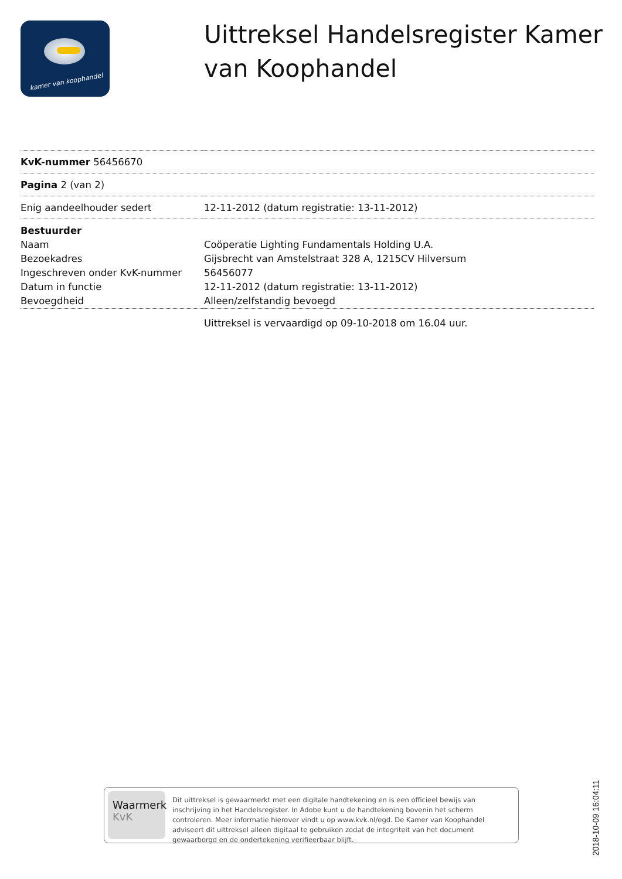kamer van koophandel
Uittreksel Handelsregister Kamer van Koophandel
| KvK-nummer 56456670 | |
| Pagina 2 (van 2) | |
| Enig aandeelhouder sedert | 12-11-2012 (datum registratie: 13-11-2012) |
| Bestuurder | |
| Naam | Coöperatie Lighting Fundamentals Holding U.A. |
| Bezoekadres | Gijsbrecht van Amstelstraat 328 A, 1215CV Hilversum |
| Ingeschreven onder KvK-nummer | 56456077 |
| Datum in functie | 12-11-2012 (datum registratie: 13-11-2012) |
| Bevoegdheid | Alleen/zelfstandig bevoegd |
Uittreksel is vervaardigd op 09-10-2018 om 16.04 uur.
Waarmerk
KvK
Dit uittreksel is gewaarmerkt met een digitale handtekening en is een officieel bewijs van inschrijving in het Handelsregister. In Adobe kunt u de handtekening bovenin het scherm controleren. Meer informatie hierover vindt u op www.kvk.nl/egd. De Kamer van Koophandel adviseert dit uittreksel alleen digitaal te gebruiken zodat de integriteit van het document gewaarborgd en de ondertekening verifieerbaar blijft.
2018-10-09 16:04:11